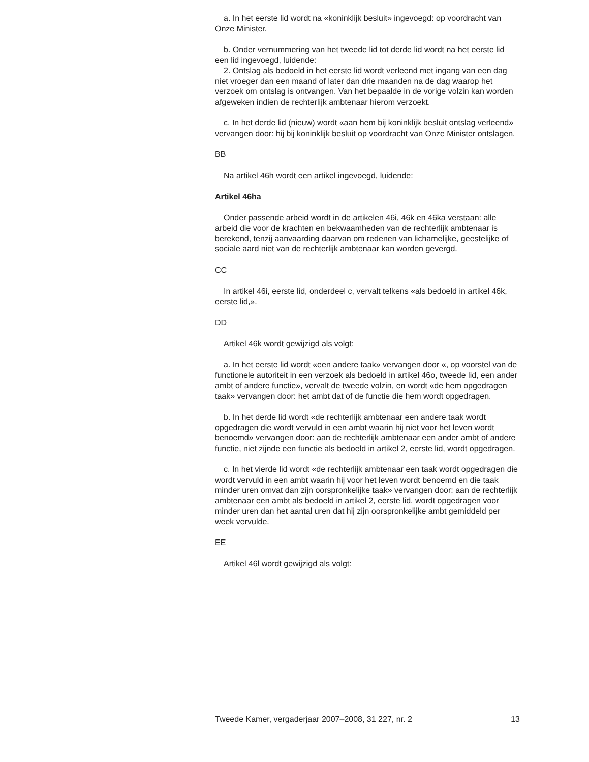a. In het eerste lid wordt na «koninklijk besluit» ingevoegd: op voordracht van Onze Minister.
b. Onder vernummering van het tweede lid tot derde lid wordt na het eerste lid een lid ingevoegd, luidende:
2. Ontslag als bedoeld in het eerste lid wordt verleend met ingang van een dag niet vroeger dan een maand of later dan drie maanden na de dag waarop het verzoek om ontslag is ontvangen. Van het bepaalde in de vorige volzin kan worden afgeweken indien de rechterlijk ambtenaar hierom verzoekt.
c. In het derde lid (nieuw) wordt «aan hem bij koninklijk besluit ontslag verleend» vervangen door: hij bij koninklijk besluit op voordracht van Onze Minister ontslagen.
BB
Na artikel 46h wordt een artikel ingevoegd, luidende:
Artikel 46ha
Onder passende arbeid wordt in de artikelen 46i, 46k en 46ka verstaan: alle arbeid die voor de krachten en bekwaamheden van de rechterlijk ambtenaar is berekend, tenzij aanvaarding daarvan om redenen van lichamelijke, geestelijke of sociale aard niet van de rechterlijk ambtenaar kan worden gevergd.
CC
In artikel 46i, eerste lid, onderdeel c, vervalt telkens «als bedoeld in artikel 46k, eerste lid,».
DD
Artikel 46k wordt gewijzigd als volgt:
a. In het eerste lid wordt «een andere taak» vervangen door «, op voorstel van de functionele autoriteit in een verzoek als bedoeld in artikel 46o, tweede lid, een ander ambt of andere functie», vervalt de tweede volzin, en wordt «de hem opgedragen taak» vervangen door: het ambt dat of de functie die hem wordt opgedragen.
b. In het derde lid wordt «de rechterlijk ambtenaar een andere taak wordt opgedragen die wordt vervuld in een ambt waarin hij niet voor het leven wordt benoemd» vervangen door: aan de rechterlijk ambtenaar een ander ambt of andere functie, niet zijnde een functie als bedoeld in artikel 2, eerste lid, wordt opgedragen.
c. In het vierde lid wordt «de rechterlijk ambtenaar een taak wordt opgedragen die wordt vervuld in een ambt waarin hij voor het leven wordt benoemd en die taak minder uren omvat dan zijn oorspronkelijke taak» vervangen door: aan de rechterlijk ambtenaar een ambt als bedoeld in artikel 2, eerste lid, wordt opgedragen voor minder uren dan het aantal uren dat hij zijn oorspronkelijke ambt gemiddeld per week vervulde.
EE
Artikel 46l wordt gewijzigd als volgt:
Tweede Kamer, vergaderjaar 2007–2008, 31 227, nr. 2 13